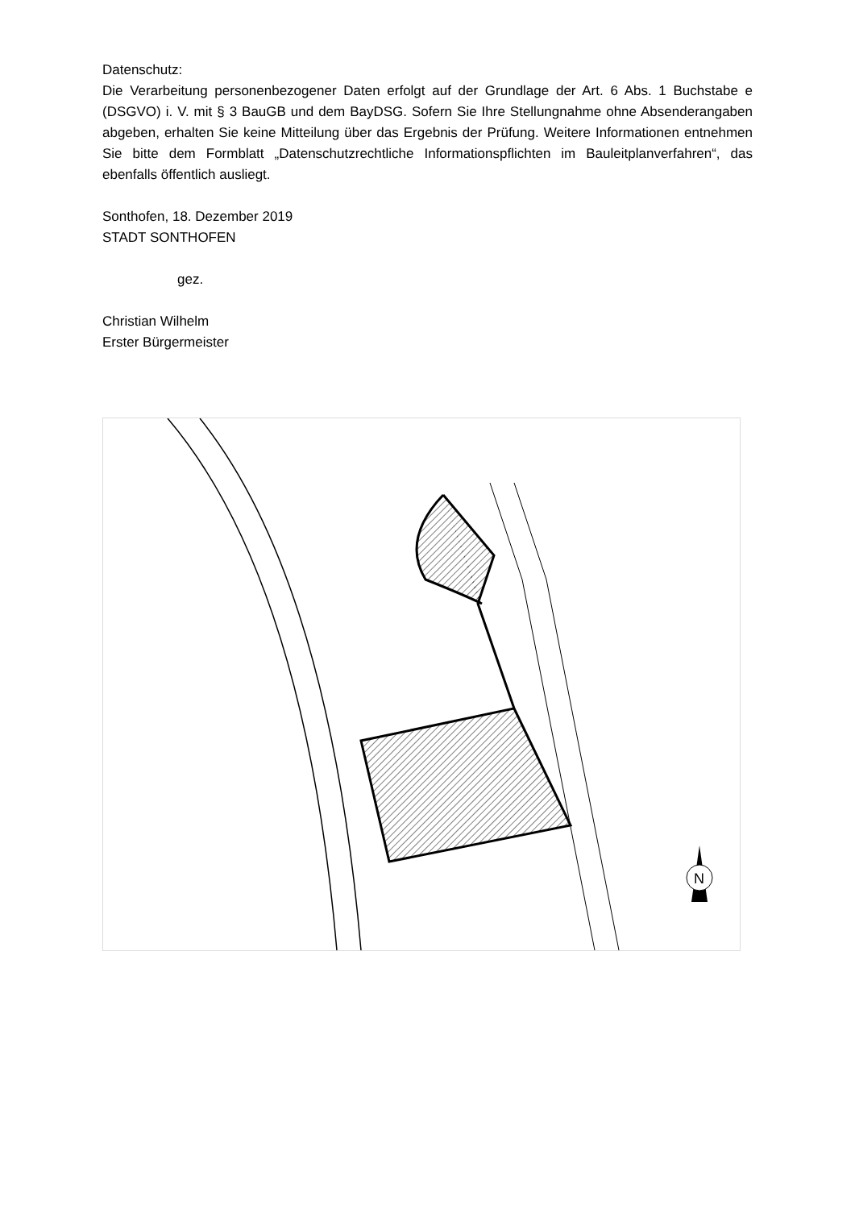Datenschutz:
Die Verarbeitung personenbezogener Daten erfolgt auf der Grundlage der Art. 6 Abs. 1 Buchstabe e (DSGVO) i. V. mit § 3 BauGB und dem BayDSG. Sofern Sie Ihre Stellungnahme ohne Absenderangaben abgeben, erhalten Sie keine Mitteilung über das Ergebnis der Prüfung. Weitere Informationen entnehmen Sie bitte dem Formblatt „Datenschutzrechtliche Informationspflichten im Bauleitplanverfahren“, das ebenfalls öffentlich ausliegt.
Sonthofen, 18. Dezember 2019
STADT SONTHOFEN
gez.
Christian Wilhelm
Erster Bürgermeister
N